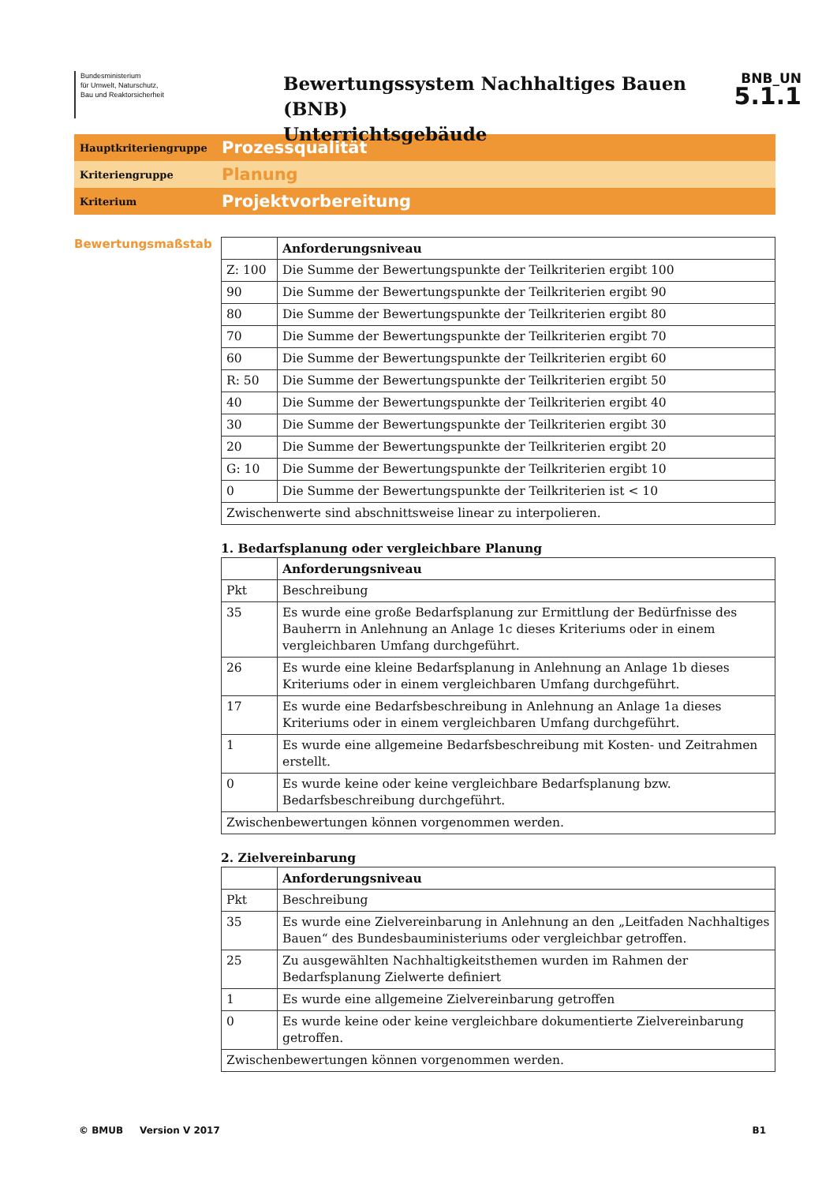Bundesministerium
für Umwelt, Naturschutz,
Bau und Reaktorsicherheit
Bewertungssystem Nachhaltiges Bauen (BNB)
Unterrichtsgebäude
BNB_UN
5.1.1
Hauptkriteriengruppe
Prozessqualität
Kriteriengruppe
Planung
Kriterium
Projektvorbereitung
Bewertungsmaßstab
| | Anforderungsniveau |
| --- | --- |
| Z: 100 | Die Summe der Bewertungspunkte der Teilkriterien ergibt 100 |
| 90 | Die Summe der Bewertungspunkte der Teilkriterien ergibt 90 |
| 80 | Die Summe der Bewertungspunkte der Teilkriterien ergibt 80 |
| 70 | Die Summe der Bewertungspunkte der Teilkriterien ergibt 70 |
| 60 | Die Summe der Bewertungspunkte der Teilkriterien ergibt 60 |
| R: 50 | Die Summe der Bewertungspunkte der Teilkriterien ergibt 50 |
| 40 | Die Summe der Bewertungspunkte der Teilkriterien ergibt 40 |
| 30 | Die Summe der Bewertungspunkte der Teilkriterien ergibt 30 |
| 20 | Die Summe der Bewertungspunkte der Teilkriterien ergibt 20 |
| G: 10 | Die Summe der Bewertungspunkte der Teilkriterien ergibt 10 |
| 0 | Die Summe der Bewertungspunkte der Teilkriterien ist < 10 |
| Zwischenwerte sind abschnittsweise linear zu interpolieren. | |
1. Bedarfsplanung oder vergleichbare Planung
| | Anforderungsniveau |
| --- | --- |
| Pkt | Beschreibung |
| 35 | Es wurde eine große Bedarfsplanung zur Ermittlung der Bedürfnisse des Bauherrn in Anlehnung an Anlage 1c dieses Kriteriums oder in einem vergleichbaren Umfang durchgeführt. |
| 26 | Es wurde eine kleine Bedarfsplanung in Anlehnung an Anlage 1b dieses Kriteriums oder in einem vergleichbaren Umfang durchgeführt. |
| 17 | Es wurde eine Bedarfsbeschreibung in Anlehnung an Anlage 1a dieses Kriteriums oder in einem vergleichbaren Umfang durchgeführt. |
| 1 | Es wurde eine allgemeine Bedarfsbeschreibung mit Kosten- und Zeitrahmen erstellt. |
| 0 | Es wurde keine oder keine vergleichbare Bedarfsplanung bzw. Bedarfsbeschreibung durchgeführt. |
| Zwischenbewertungen können vorgenommen werden. | |
2. Zielvereinbarung
| | Anforderungsniveau |
| --- | --- |
| Pkt | Beschreibung |
| 35 | Es wurde eine Zielvereinbarung in Anlehnung an den „Leitfaden Nachhaltiges Bauen“ des Bundesbauministeriums oder vergleichbar getroffen. |
| 25 | Zu ausgewählten Nachhaltigkeitsthemen wurden im Rahmen der Bedarfsplanung Zielwerte definiert |
| 1 | Es wurde eine allgemeine Zielvereinbarung getroffen |
| 0 | Es wurde keine oder keine vergleichbare dokumentierte Zielvereinbarung getroffen. |
| Zwischenbewertungen können vorgenommen werden. | |
© BMUB Version V 2017 B1